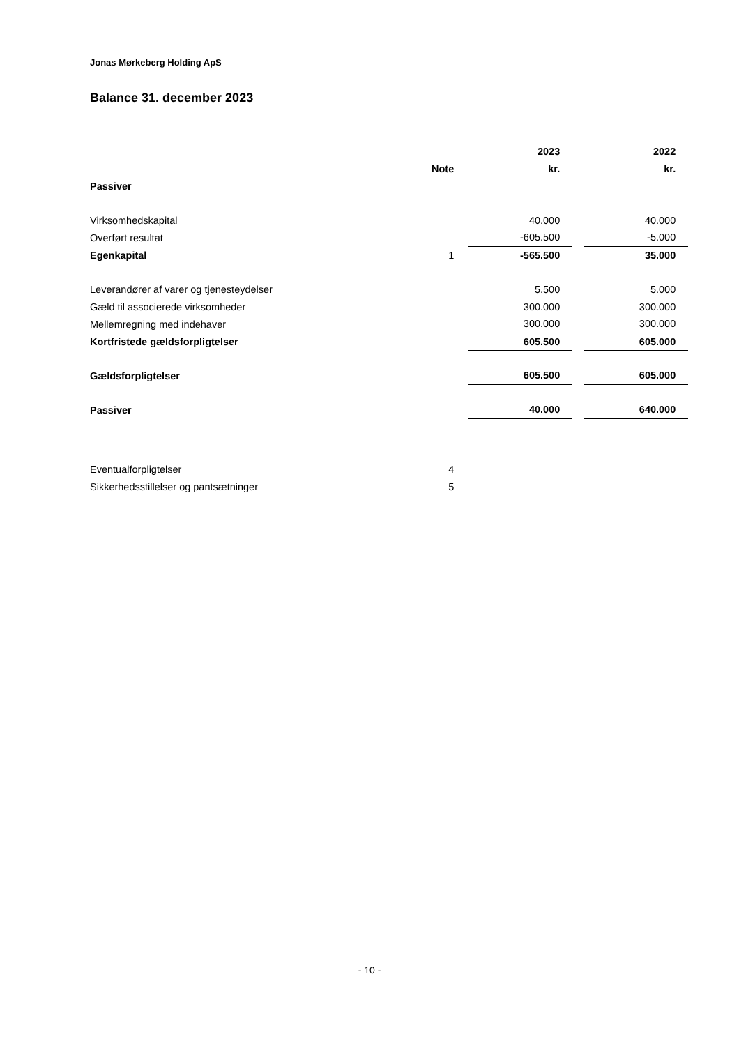Jonas Mørkeberg Holding ApS
Balance 31. december 2023
| | | | 2023 | | 2022 |
| --- | --- | --- | --- | --- | --- |
| | Note | | kr. | | kr. |
| Passiver | | | | | |
| Virksomhedskapital | | | 40.000 | | 40.000 |
| Overført resultat | | | -605.500 | | -5.000 |
| Egenkapital | 1 | | -565.500 | | 35.000 |
| Leverandører af varer og tjenesteydelser | | | 5.500 | | 5.000 |
| Gæld til associerede virksomheder | | | 300.000 | | 300.000 |
| Mellemregning med indehaver | | | 300.000 | | 300.000 |
| Kortfristede gældsforpligtelser | | | 605.500 | | 605.000 |
| Gældsforpligtelser | | | 605.500 | | 605.000 |
| Passiver | | | 40.000 | | 640.000 |
| Eventualforpligtelser | 4 | | | | |
| Sikkerhedsstillelser og pantsætninger | 5 | | | | |
- 10 -